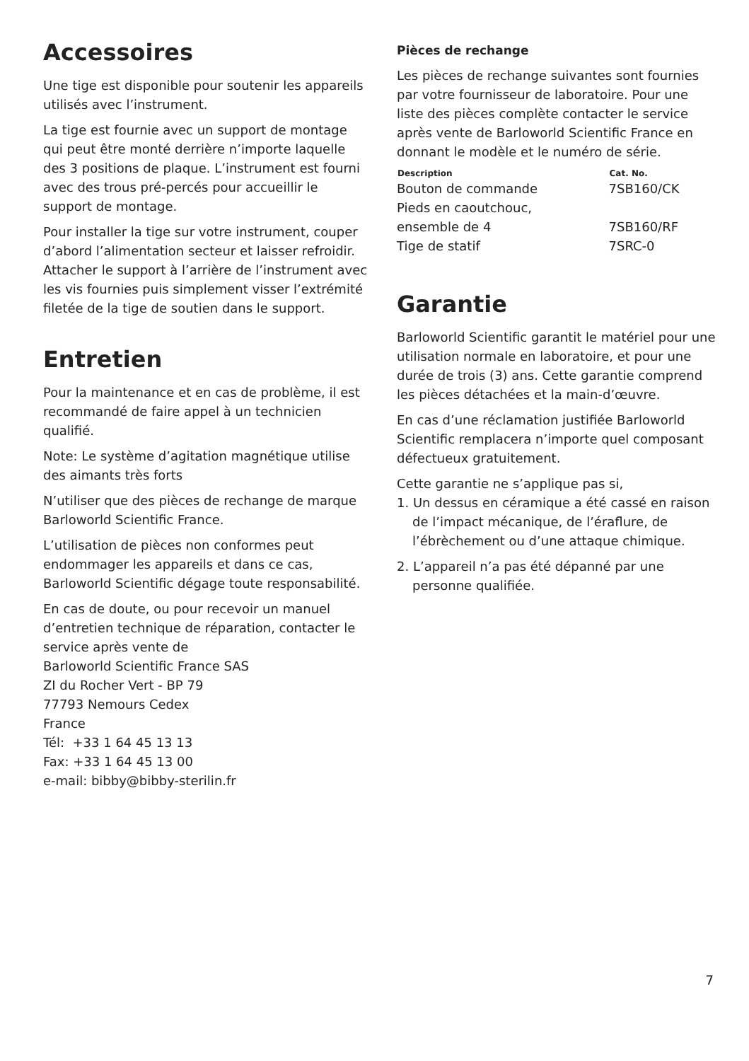Accessoires
Une tige est disponible pour soutenir les appareils utilisés avec l’instrument.
La tige est fournie avec un support de montage qui peut être monté derrière n’importe laquelle des 3 positions de plaque. L’instrument est fourni avec des trous pré-percés pour accueillir le support de montage.
Pour installer la tige sur votre instrument, couper d’abord l’alimentation secteur et laisser refroidir. Attacher le support à l’arrière de l’instrument avec les vis fournies puis simplement visser l’extrémité filetée de la tige de soutien dans le support.
Entretien
Pour la maintenance et en cas de problème, il est recommandé de faire appel à un technicien qualifié.
Note: Le système d’agitation magnétique utilise des aimants très forts
N’utiliser que des pièces de rechange de marque Barloworld Scientific France.
L’utilisation de pièces non conformes peut endommager les appareils et dans ce cas, Barloworld Scientific dégage toute responsabilité.
En cas de doute, ou pour recevoir un manuel d’entretien technique de réparation, contacter le service après vente de
Barloworld Scientific France SAS
ZI du Rocher Vert - BP 79
77793 Nemours Cedex
France
Tél: +33 1 64 45 13 13
Fax: +33 1 64 45 13 00
e-mail: bibby@bibby-sterilin.fr
Pièces de rechange
Les pièces de rechange suivantes sont fournies par votre fournisseur de laboratoire. Pour une liste des pièces complète contacter le service après vente de Barloworld Scientific France en donnant le modèle et le numéro de série.
| Description | Cat. No. |
| --- | --- |
| Bouton de commande | 7SB160/CK |
| Pieds en caoutchouc, ensemble de 4 | 7SB160/RF |
| Tige de statif | 7SRC-0 |
Garantie
Barloworld Scientific garantit le matériel pour une utilisation normale en laboratoire, et pour une durée de trois (3) ans. Cette garantie comprend les pièces détachées et la main-d’œuvre.
En cas d’une réclamation justifiée Barloworld Scientific remplacera n’importe quel composant défectueux gratuitement.
Cette garantie ne s’applique pas si,
1. Un dessus en céramique a été cassé en raison de l’impact mécanique, de l’éraflure, de l’ébrèchement ou d’une attaque chimique.
2. L’appareil n’a pas été dépanné par une personne qualifiée.
7